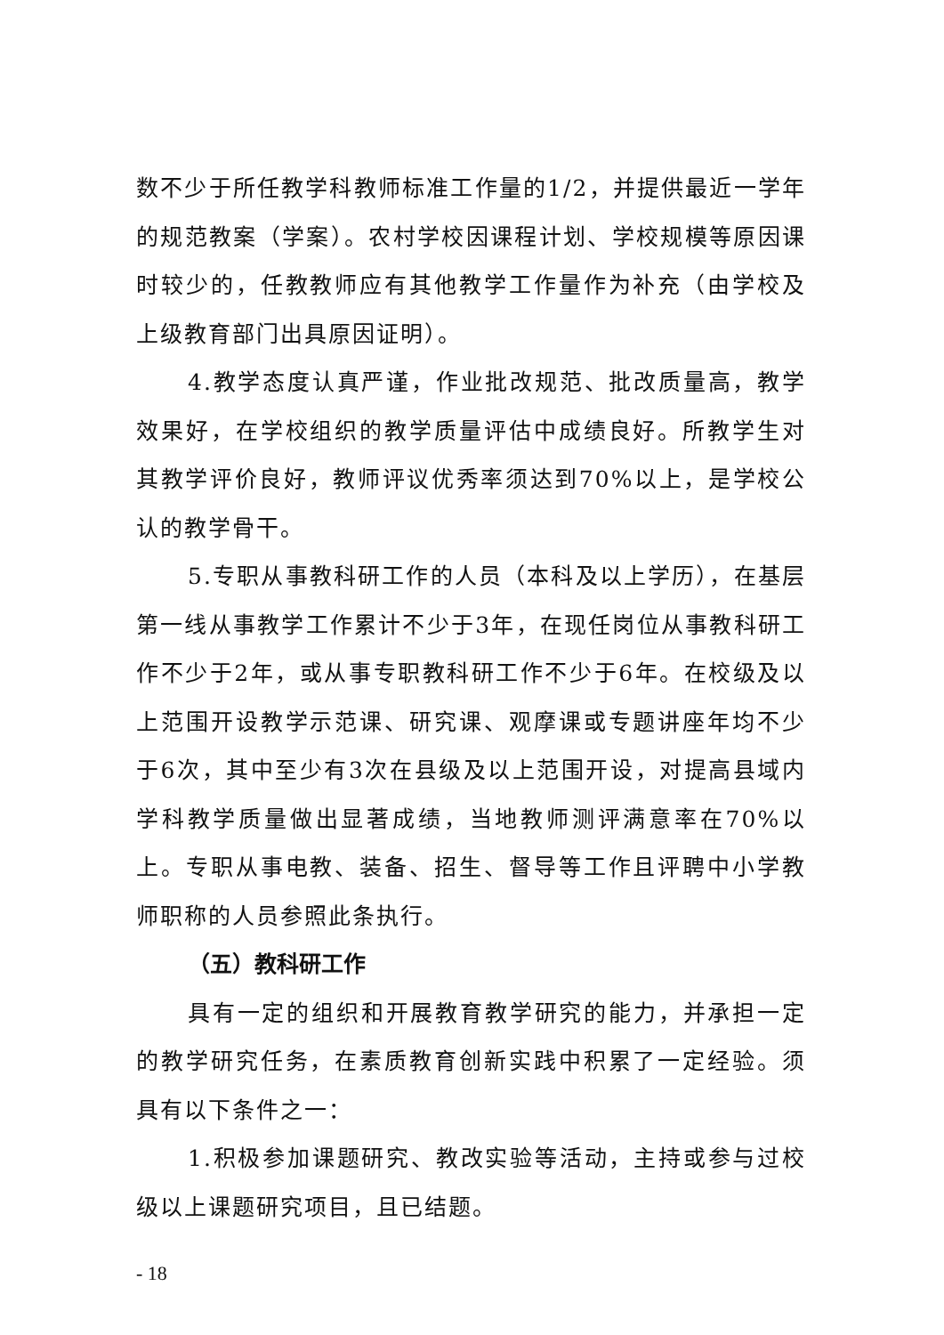数不少于所任教学科教师标准工作量的1/2，并提供最近一学年的规范教案（学案）。农村学校因课程计划、学校规模等原因课时较少的，任教教师应有其他教学工作量作为补充（由学校及上级教育部门出具原因证明）。
4.教学态度认真严谨，作业批改规范、批改质量高，教学效果好，在学校组织的教学质量评估中成绩良好。所教学生对其教学评价良好，教师评议优秀率须达到70%以上，是学校公认的教学骨干。
5.专职从事教科研工作的人员（本科及以上学历），在基层第一线从事教学工作累计不少于3年，在现任岗位从事教科研工作不少于2年，或从事专职教科研工作不少于6年。在校级及以上范围开设教学示范课、研究课、观摩课或专题讲座年均不少于6次，其中至少有3次在县级及以上范围开设，对提高县域内学科教学质量做出显著成绩，当地教师测评满意率在70%以上。专职从事电教、装备、招生、督导等工作且评聘中小学教师职称的人员参照此条执行。
（五）教科研工作
具有一定的组织和开展教育教学研究的能力，并承担一定的教学研究任务，在素质教育创新实践中积累了一定经验。须具有以下条件之一：
1.积极参加课题研究、教改实验等活动，主持或参与过校级以上课题研究项目，且已结题。
- 18